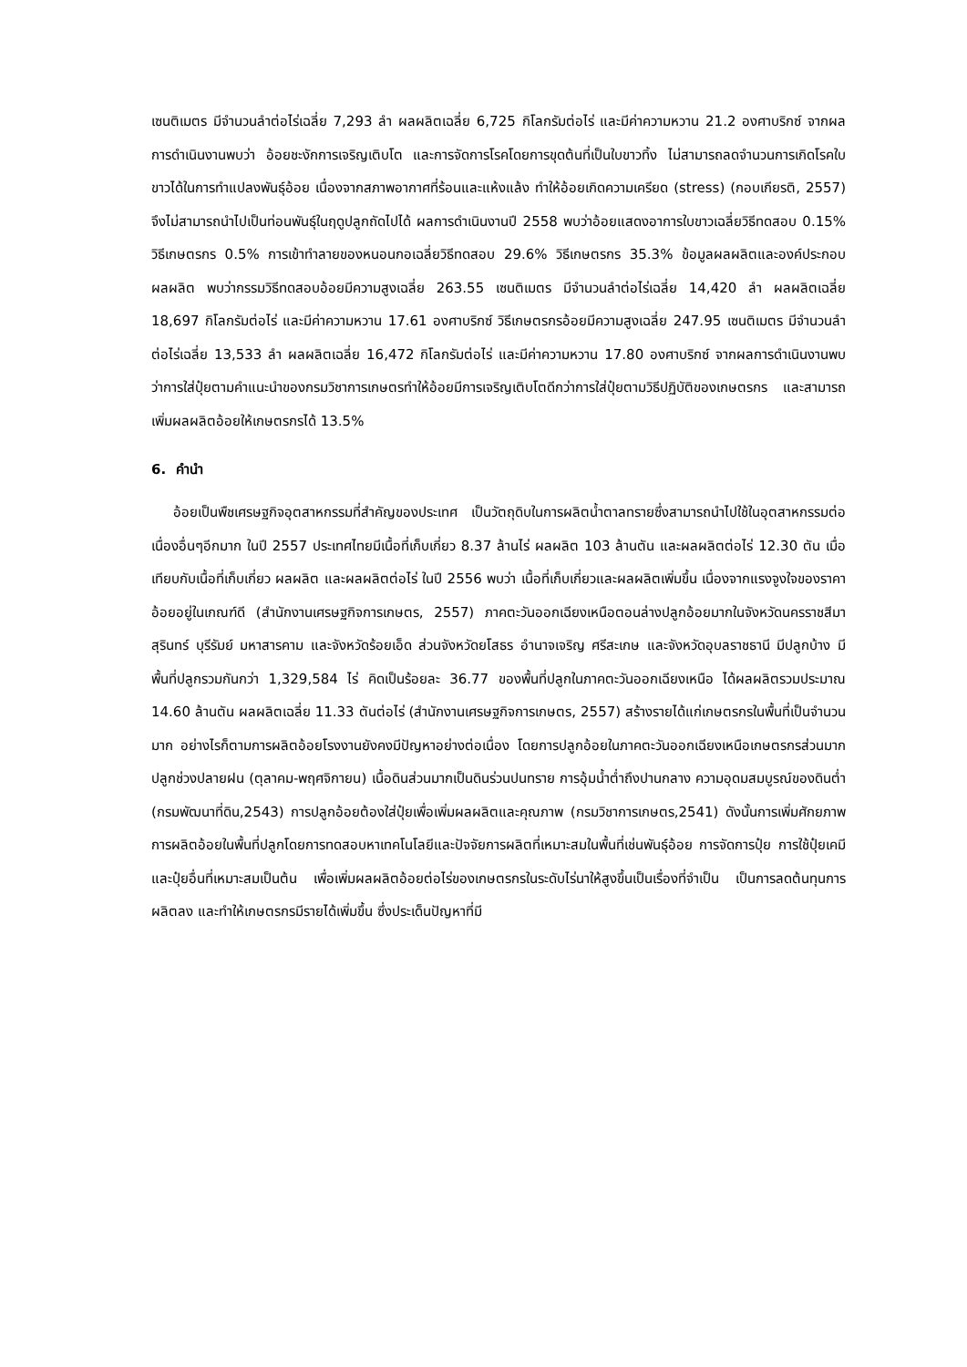เซนติเมตร มีจำนวนลำต่อไร่เฉลี่ย 7,293 ลำ ผลผลิตเฉลี่ย 6,725 กิโลกรัมต่อไร่ และมีค่าความหวาน 21.2 องศาบริกซ์ จากผลการดำเนินงานพบว่า อ้อยชะงักการเจริญเติบโต และการจัดการโรคโดยการขุดต้นที่เป็นใบขาวทิ้ง ไม่สามารถลดจำนวนการเกิดโรคใบขาวได้ในการทำแปลงพันธุ์อ้อย เนื่องจากสภาพอากาศที่ร้อนและแห้งแล้ง ทำให้อ้อยเกิดความเครียด (stress) (กอบเกียรติ, 2557) จึงไม่สามารถนำไปเป็นท่อนพันธุ์ในฤดูปลูกถัดไปได้ ผลการดำเนินงานปี 2558 พบว่าอ้อยแสดงอาการใบขาวเฉลี่ยวิธีทดสอบ 0.15% วิธีเกษตรกร 0.5% การเข้าทำลายของหนอนกอเฉลี่ยวิธีทดสอบ 29.6% วิธีเกษตรกร 35.3% ข้อมูลผลผลิตและองค์ประกอบผลผลิต พบว่ากรรมวิธีทดสอบอ้อยมีความสูงเฉลี่ย 263.55 เซนติเมตร มีจำนวนลำต่อไร่เฉลี่ย 14,420 ลำ ผลผลิตเฉลี่ย 18,697 กิโลกรัมต่อไร่ และมีค่าความหวาน 17.61 องศาบริกซ์ วิธีเกษตรกรอ้อยมีความสูงเฉลี่ย 247.95 เซนติเมตร มีจำนวนลำต่อไร่เฉลี่ย 13,533 ลำ ผลผลิตเฉลี่ย 16,472 กิโลกรัมต่อไร่ และมีค่าความหวาน 17.80 องศาบริกซ์ จากผลการดำเนินงานพบว่าการใส่ปุ๋ยตามคำแนะนำของกรมวิชาการเกษตรทำให้อ้อยมีการเจริญเติบโตดีกว่าการใส่ปุ๋ยตามวิธีปฏิบัติของเกษตรกร และสามารถเพิ่มผลผลิตอ้อยให้เกษตรกรได้ 13.5%
6. คำนำ
อ้อยเป็นพืชเศรษฐกิจอุตสาหกรรมที่สำคัญของประเทศ เป็นวัตถุดิบในการผลิตน้ำตาลทรายซึ่งสามารถนำไปใช้ในอุตสาหกรรมต่อเนื่องอื่นๆอีกมาก ในปี 2557 ประเทศไทยมีเนื้อที่เก็บเกี่ยว 8.37 ล้านไร่ ผลผลิต 103 ล้านตัน และผลผลิตต่อไร่ 12.30 ตัน เมื่อเทียบกับเนื้อที่เก็บเกี่ยว ผลผลิต และผลผลิตต่อไร่ ในปี 2556 พบว่า เนื้อที่เก็บเกี่ยวและผลผลิตเพิ่มขึ้น เนื่องจากแรงจูงใจของราคาอ้อยอยู่ในเกณฑ์ดี (สำนักงานเศรษฐกิจการเกษตร, 2557) ภาคตะวันออกเฉียงเหนือตอนล่างปลูกอ้อยมากในจังหวัดนครราชสีมา สุรินทร์ บุรีรัมย์ มหาสารคาม และจังหวัดร้อยเอ็ด ส่วนจังหวัดยโสธร อำนาจเจริญ ศรีสะเกษ และจังหวัดอุบลราชธานี มีปลูกบ้าง มีพื้นที่ปลูกรวมกันกว่า 1,329,584 ไร่ คิดเป็นร้อยละ 36.77 ของพื้นที่ปลูกในภาคตะวันออกเฉียงเหนือ ได้ผลผลิตรวมประมาณ 14.60 ล้านตัน ผลผลิตเฉลี่ย 11.33 ตันต่อไร่ (สำนักงานเศรษฐกิจการเกษตร, 2557) สร้างรายได้แก่เกษตรกรในพื้นที่เป็นจำนวนมาก อย่างไรก็ตามการผลิตอ้อยโรงงานยังคงมีปัญหาอย่างต่อเนื่อง โดยการปลูกอ้อยในภาคตะวันออกเฉียงเหนือเกษตรกรส่วนมากปลูกช่วงปลายฝน (ตุลาคม-พฤศจิกายน) เนื้อดินส่วนมากเป็นดินร่วนปนทราย การอุ้มน้ำต่ำถึงปานกลาง ความอุดมสมบูรณ์ของดินต่ำ (กรมพัฒนาที่ดิน,2543) การปลูกอ้อยต้องใส่ปุ๋ยเพื่อเพิ่มผลผลิตและคุณภาพ (กรมวิชาการเกษตร,2541) ดังนั้นการเพิ่มศักยภาพการผลิตอ้อยในพื้นที่ปลูกโดยการทดสอบหาเทคโนโลยีและปัจจัยการผลิตที่เหมาะสมในพื้นที่เช่นพันธุ์อ้อย การจัดการปุ๋ย การใช้ปุ๋ยเคมีและปุ๋ยอื่นที่เหมาะสมเป็นต้น เพื่อเพิ่มผลผลิตอ้อยต่อไร่ของเกษตรกรในระดับไร่นาให้สูงขึ้นเป็นเรื่องที่จำเป็น เป็นการลดต้นทุนการผลิตลง และทำให้เกษตรกรมีรายได้เพิ่มขึ้น ซึ่งประเด็นปัญหาที่มี